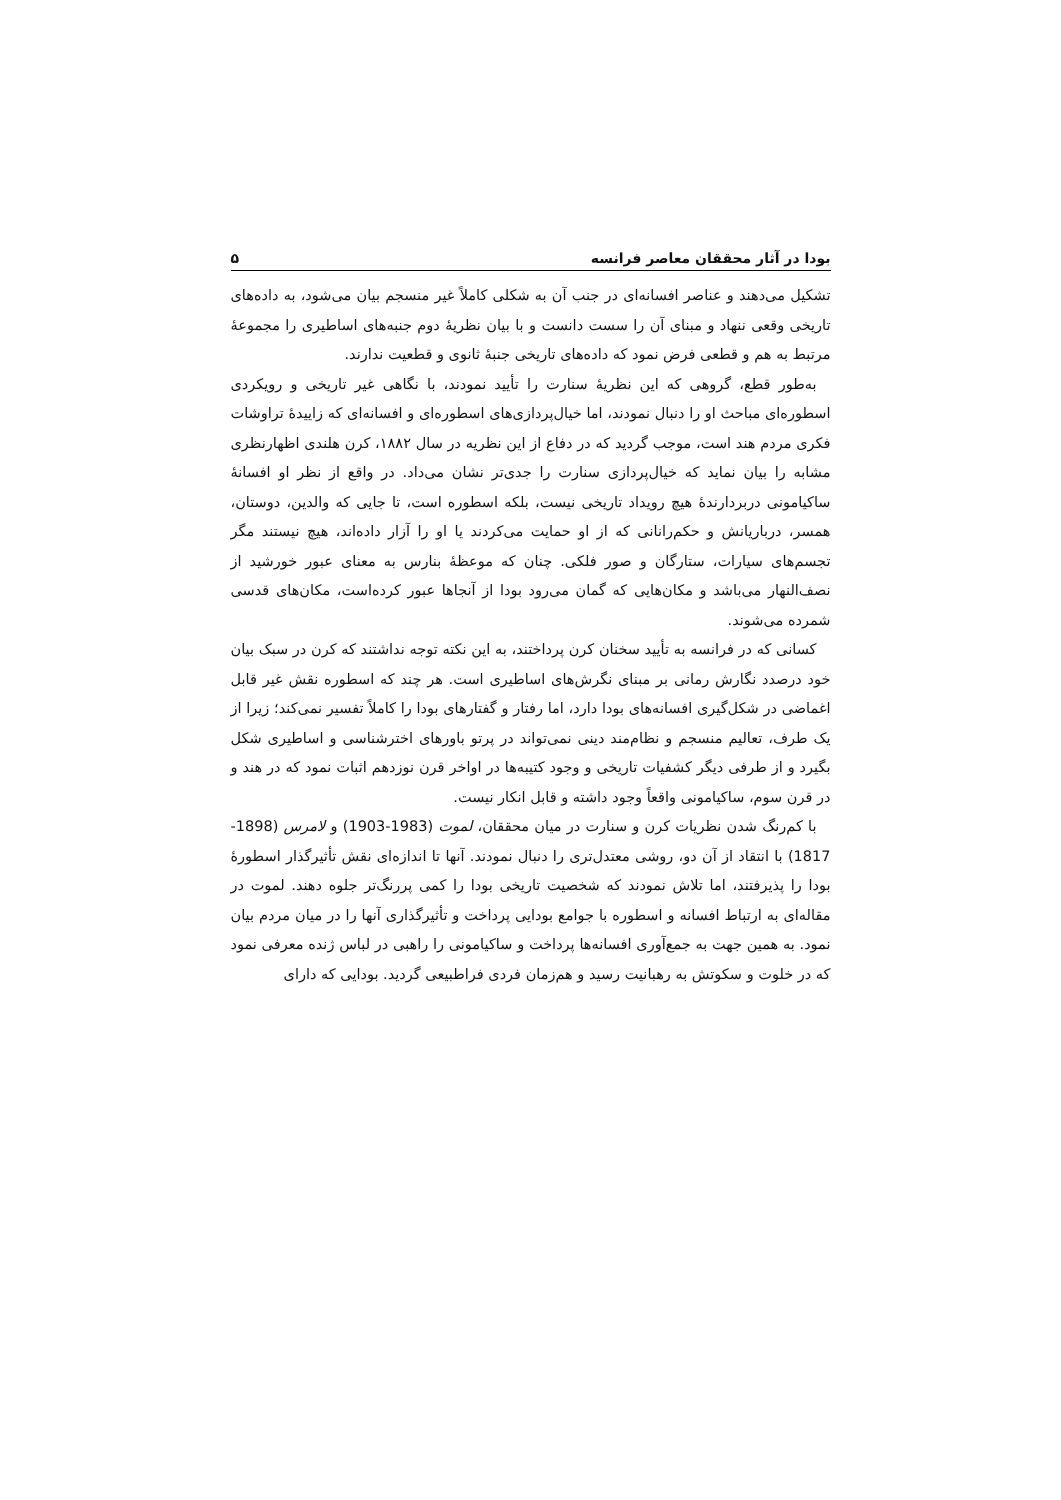بودا در آثار محققان معاصر فرانسه ۵
تشکیل می‌دهند و عناصر افسانه‌ای در جنب آن به شکلی کاملاً غیر منسجم بیان می‌شود، به داده‌های تاریخی وقعی ننهاد و مبنای آن را سست دانست و با بیان نظریهٔ دوم جنبه‌های اساطیری را مجموعهٔ مرتبط به هم و قطعی فرض نمود که داده‌های تاریخی جنبهٔ ثانوی و قطعیت ندارند.
به‌طور قطع، گروهی که این نظریهٔ سنارت را تأیید نمودند، با نگاهی غیر تاریخی و رویکردی اسطوره‌ای مباحث او را دنبال نمودند، اما خیال‌پردازی‌های اسطوره‌ای و افسانه‌ای که زاییدهٔ تراوشات فکری مردم هند است، موجب گردید که در دفاع از این نظریه در سال ۱۸۸۲، کرن هلندی اظهارنظری مشابه را بیان نماید که خیال‌پردازی سنارت را جدی‌تر نشان می‌داد. در واقع از نظر او افسانهٔ ساکیامونی دربردارندهٔ هیچ رویداد تاریخی نیست، بلکه اسطوره است، تا جایی که والدین، دوستان، همسر، درباریانش و حکم‌رانانی که از او حمایت می‌کردند یا او را آزار داده‌اند، هیچ نیستند مگر تجسم‌های سیارات، ستارگان و صور فلکی. چنان که موعظهٔ بنارس به معنای عبور خورشید از نصف‌النهار می‌باشد و مکان‌هایی که گمان می‌رود بودا از آنجاها عبور کرده‌است، مکان‌های قدسی شمرده می‌شوند.
کسانی که در فرانسه به تأیید سخنان کرن پرداختند، به این نکته توجه نداشتند که کرن در سبک بیان خود درصدد نگارش رمانی بر مبنای نگرش‌های اساطیری است. هر چند که اسطوره نقش غیر قابل اغماضی در شکل‌گیری افسانه‌های بودا دارد، اما رفتار و گفتارهای بودا را کاملاً تفسیر نمی‌کند؛ زیرا از یک طرف، تعالیم منسجم و نظام‌مند دینی نمی‌تواند در پرتو باورهای اخترشناسی و اساطیری شکل بگیرد و از طرفی دیگر کشفیات تاریخی و وجود کتیبه‌ها در اواخر قرن نوزدهم اثبات نمود که در هند و در قرن سوم، ساکیامونی واقعاً وجود داشته و قابل انکار نیست.
با کم‌رنگ شدن نظریات کرن و سنارت در میان محققان، لموت (1983-1903) و لامرس (1898-1817) با انتقاد از آن دو، روشی معتدل‌تری را دنبال نمودند. آنها تا اندازه‌ای نقش تأثیرگذار اسطورهٔ بودا را پذیرفتند، اما تلاش نمودند که شخصیت تاریخی بودا را کمی پررنگ‌تر جلوه دهند. لموت در مقاله‌ای به ارتباط افسانه و اسطوره با جوامع بودایی پرداخت و تأثیرگذاری آنها را در میان مردم بیان نمود. به همین جهت به جمع‌آوری افسانه‌ها پرداخت و ساکیامونی را راهبی در لباس ژنده معرفی نمود که در خلوت و سکوتش به رهبانیت رسید و هم‌زمان فردی فراطبیعی گردید. بودایی که دارای